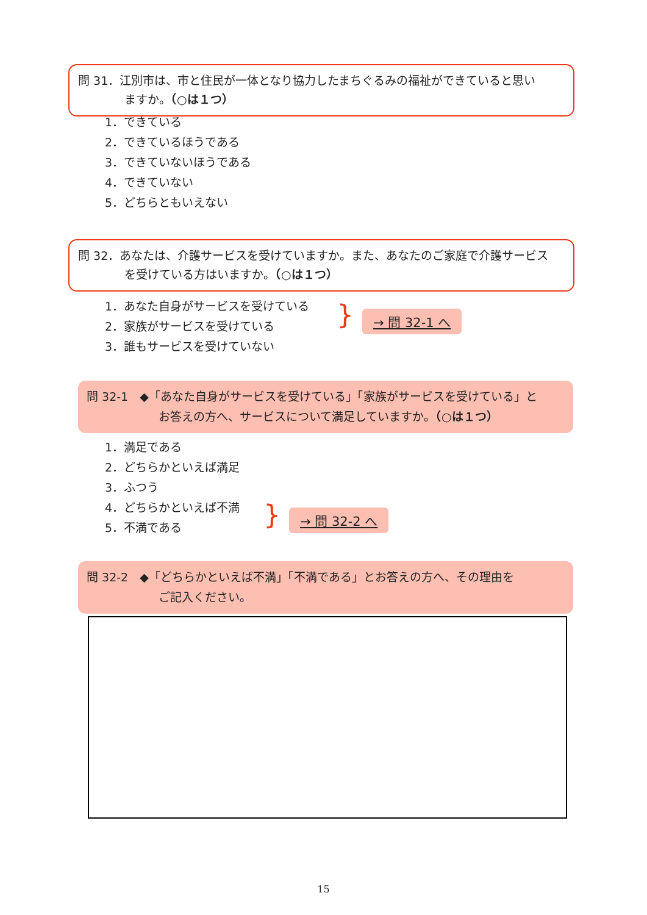問 31．江別市は、市と住民が一体となり協力したまちぐるみの福祉ができていると思い
ますか。（○は１つ）
1．できている
2．できているほうである
3．できていないほうである
4．できていない
5．どちらともいえない
問 32．あなたは、介護サービスを受けていますか。また、あなたのご家庭で介護サービス
を受けている方はいますか。（○は１つ）
1．あなた自身がサービスを受けている
2．家族がサービスを受けている
3．誰もサービスを受けていない
} → 問 32-1 へ
問 32-1　◆「あなた自身がサービスを受けている」「家族がサービスを受けている」と
お答えの方へ、サービスについて満足していますか。（○は１つ）
1．満足である
2．どちらかといえば満足
3．ふつう
4．どちらかといえば不満
5．不満である
} → 問 32-2 へ
問 32-2　◆「どちらかといえば不満」「不満である」とお答えの方へ、その理由を
ご記入ください。
15